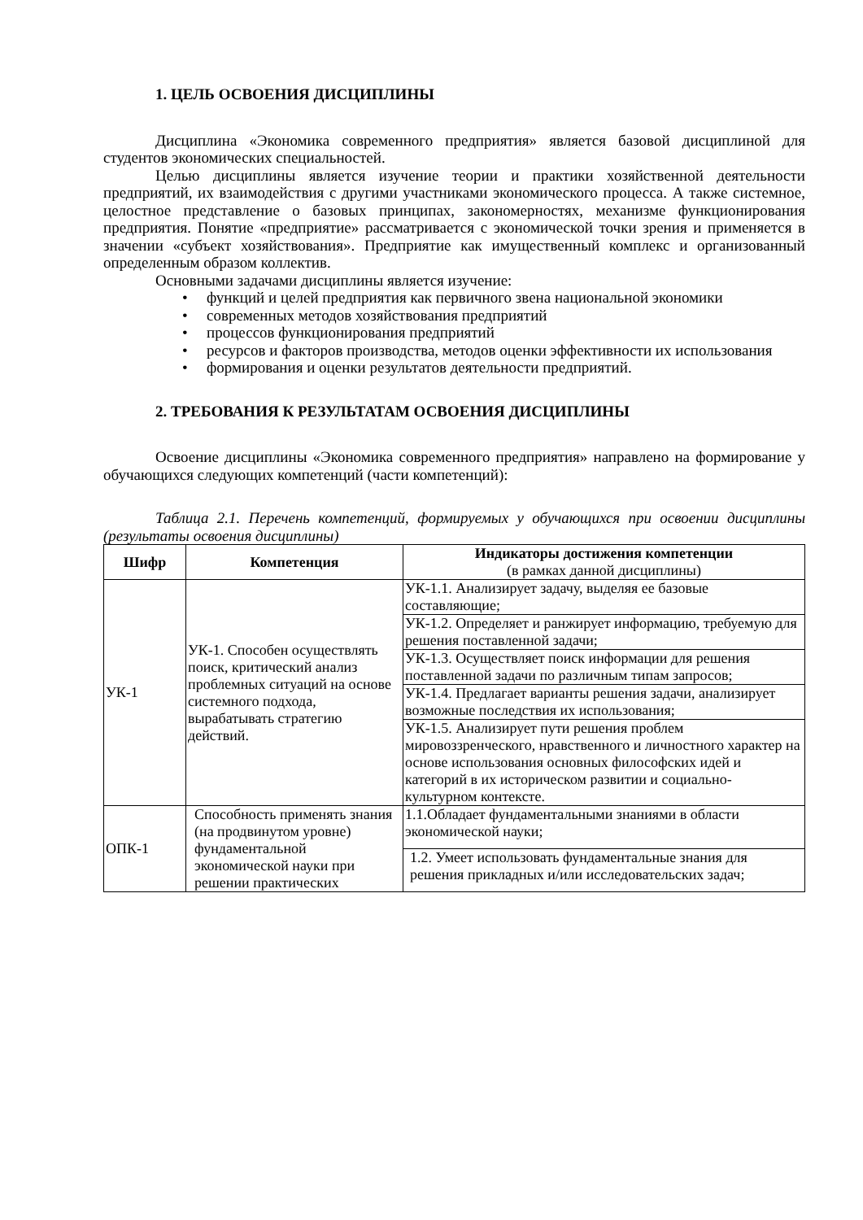1. ЦЕЛЬ ОСВОЕНИЯ ДИСЦИПЛИНЫ
Дисциплина «Экономика современного предприятия» является базовой дисциплиной для студентов экономических специальностей.
Целью дисциплины является изучение теории и практики хозяйственной деятельности предприятий, их взаимодействия с другими участниками экономического процесса. А также системное, целостное представление о базовых принципах, закономерностях, механизме функционирования предприятия. Понятие «предприятие» рассматривается с экономической точки зрения и применяется в значении «субъект хозяйствования». Предприятие как имущественный комплекс и организованный определенным образом коллектив.
Основными задачами дисциплины является изучение:
• функций и целей предприятия как первичного звена национальной экономики
• современных методов хозяйствования предприятий
• процессов функционирования предприятий
• ресурсов и факторов производства, методов оценки эффективности их использования
• формирования и оценки результатов деятельности предприятий.
2. ТРЕБОВАНИЯ К РЕЗУЛЬТАТАМ ОСВОЕНИЯ ДИСЦИПЛИНЫ
Освоение дисциплины «Экономика современного предприятия» направлено на формирование у обучающихся следующих компетенций (части компетенций):
Таблица 2.1. Перечень компетенций, формируемых у обучающихся при освоении дисциплины (результаты освоения дисциплины)
| Шифр | Компетенция | Индикаторы достижения компетенции (в рамках данной дисциплины) |
| --- | --- | --- |
| УК-1 | УК-1. Способен осуществлять поиск, критический анализ проблемных ситуаций на основе системного подхода, вырабатывать стратегию действий. | УК-1.1. Анализирует задачу, выделяя ее базовые составляющие; |
| | | УК-1.2. Определяет и ранжирует информацию, требуемую для решения поставленной задачи; |
| | | УК-1.3. Осуществляет поиск информации для решения поставленной задачи по различным типам запросов; |
| | | УК-1.4. Предлагает варианты решения задачи, анализирует возможные последствия их использования; |
| | | УК-1.5. Анализирует пути решения проблем мировоззренческого, нравственного и личностного характер на основе использования основных философских идей и категорий в их историческом развитии и социально-культурном контексте. |
| ОПК-1 | Способность применять знания (на продвинутом уровне) фундаментальной экономической науки при решении практических | 1.1.Обладает фундаментальными знаниями в области экономической науки; |
| | | 1.2. Умеет использовать фундаментальные знания для решения прикладных и/или исследовательских задач; |